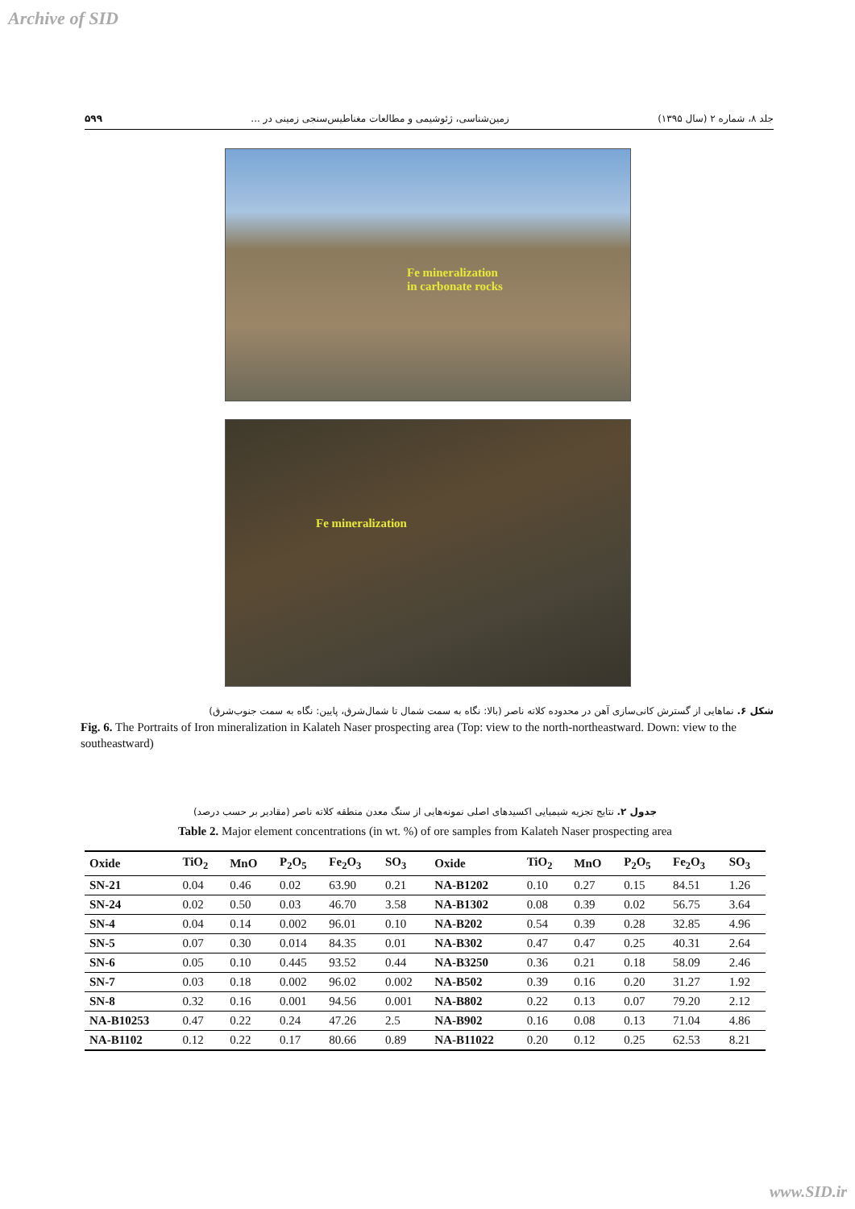Archive of SID
جلد ۸، شماره ۲ (سال ۱۳۹۵) زمین‌شناسی، ژئوشیمی و مطالعات مغناطیس‌سنجی زمینی در ... ۵۹۹
Fe mineralization
in carbonate rocks
Fe mineralization
شکل ۶. نماهایی از گسترش کانی‌سازی آهن در محدوده کلاته ناصر (بالا: نگاه به سمت شمال تا شمال‌شرق، پایین: نگاه به سمت جنوب‌شرق)
Fig. 6. The Portraits of Iron mineralization in Kalateh Naser prospecting area (Top: view to the north-northeastward. Down: view to the southeastward)
جدول ۲. نتایج تجزیه شیمیایی اکسیدهای اصلی نمونه‌هایی از سنگ معدن منطقه کلاته ناصر (مقادیر بر حسب درصد)
Table 2. Major element concentrations (in wt. %) of ore samples from Kalateh Naser prospecting area
| Oxide | TiO<sub>2</sub> | MnO | P<sub>2</sub>O<sub>5</sub> | Fe<sub>2</sub>O<sub>3</sub> | SO<sub>3</sub> | Oxide | TiO<sub>2</sub> | MnO | P<sub>2</sub>O<sub>5</sub> | Fe<sub>2</sub>O<sub>3</sub> | SO<sub>3</sub> |
| --- | --- | --- | --- | --- | --- | --- | --- | --- | --- | --- | --- |
| SN-21 | 0.04 | 0.46 | 0.02 | 63.90 | 0.21 | NA-B1202 | 0.10 | 0.27 | 0.15 | 84.51 | 1.26 |
| SN-24 | 0.02 | 0.50 | 0.03 | 46.70 | 3.58 | NA-B1302 | 0.08 | 0.39 | 0.02 | 56.75 | 3.64 |
| SN-4 | 0.04 | 0.14 | 0.002 | 96.01 | 0.10 | NA-B202 | 0.54 | 0.39 | 0.28 | 32.85 | 4.96 |
| SN-5 | 0.07 | 0.30 | 0.014 | 84.35 | 0.01 | NA-B302 | 0.47 | 0.47 | 0.25 | 40.31 | 2.64 |
| SN-6 | 0.05 | 0.10 | 0.445 | 93.52 | 0.44 | NA-B3250 | 0.36 | 0.21 | 0.18 | 58.09 | 2.46 |
| SN-7 | 0.03 | 0.18 | 0.002 | 96.02 | 0.002 | NA-B502 | 0.39 | 0.16 | 0.20 | 31.27 | 1.92 |
| SN-8 | 0.32 | 0.16 | 0.001 | 94.56 | 0.001 | NA-B802 | 0.22 | 0.13 | 0.07 | 79.20 | 2.12 |
| NA-B10253 | 0.47 | 0.22 | 0.24 | 47.26 | 2.5 | NA-B902 | 0.16 | 0.08 | 0.13 | 71.04 | 4.86 |
| NA-B1102 | 0.12 | 0.22 | 0.17 | 80.66 | 0.89 | NA-B11022 | 0.20 | 0.12 | 0.25 | 62.53 | 8.21 |
www.SID.ir